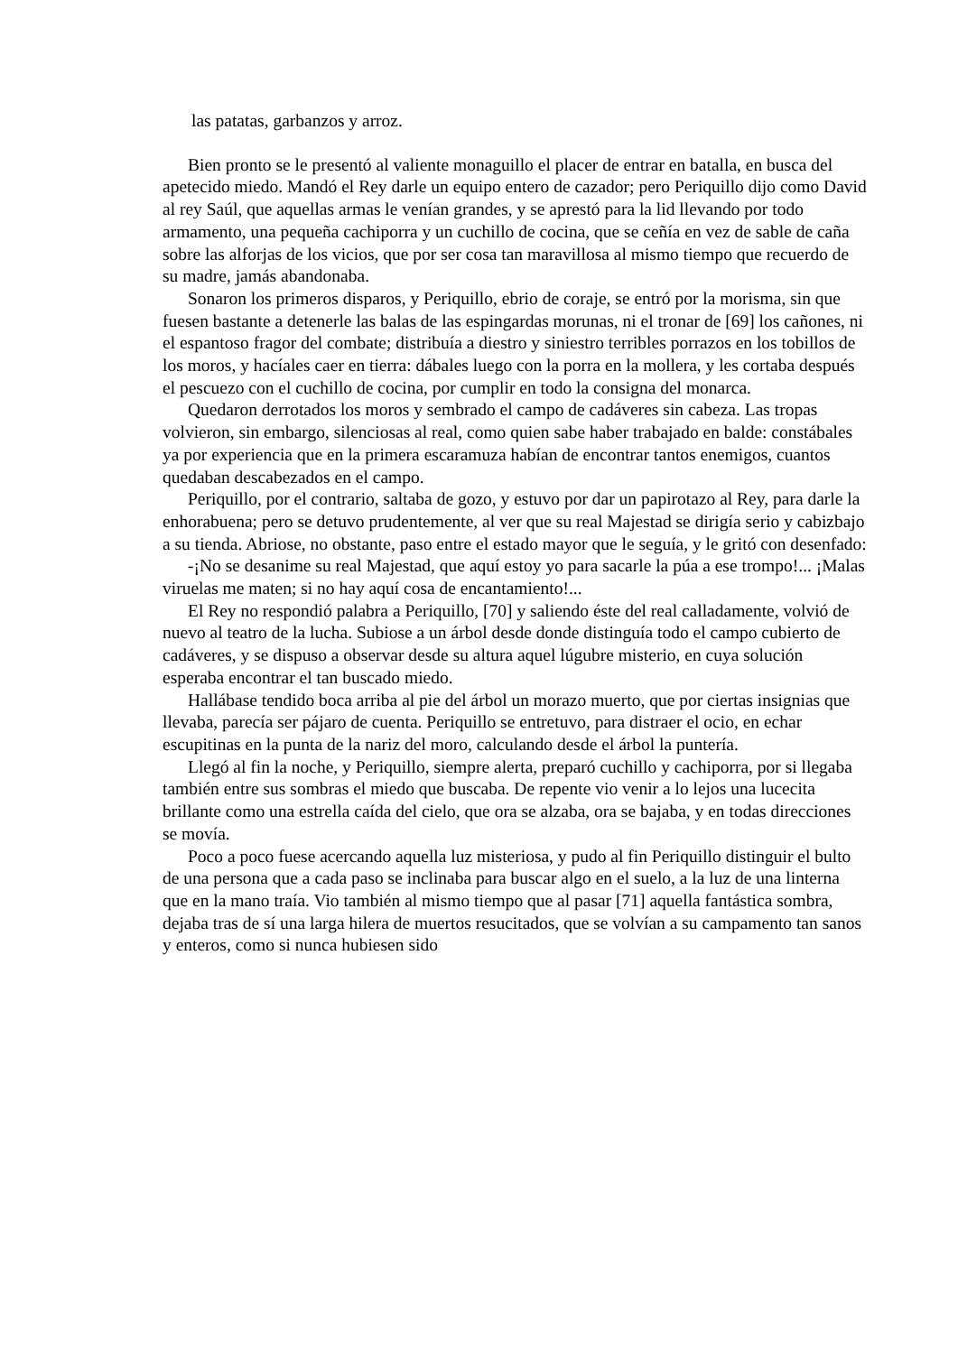las patatas, garbanzos y arroz.
Bien pronto se le presentó al valiente monaguillo el placer de entrar en batalla, en busca del apetecido miedo. Mandó el Rey darle un equipo entero de cazador; pero Periquillo dijo como David al rey Saúl, que aquellas armas le venían grandes, y se aprestó para la lid llevando por todo armamento, una pequeña cachiporra y un cuchillo de cocina, que se ceñía en vez de sable de caña sobre las alforjas de los vicios, que por ser cosa tan maravillosa al mismo tiempo que recuerdo de su madre, jamás abandonaba.
Sonaron los primeros disparos, y Periquillo, ebrio de coraje, se entró por la morisma, sin que fuesen bastante a detenerle las balas de las espingardas morunas, ni el tronar de [69] los cañones, ni el espantoso fragor del combate; distribuía a diestro y siniestro terribles porrazos en los tobillos de los moros, y hacíales caer en tierra: dábales luego con la porra en la mollera, y les cortaba después el pescuezo con el cuchillo de cocina, por cumplir en todo la consigna del monarca.
Quedaron derrotados los moros y sembrado el campo de cadáveres sin cabeza. Las tropas volvieron, sin embargo, silenciosas al real, como quien sabe haber trabajado en balde: constábales ya por experiencia que en la primera escaramuza habían de encontrar tantos enemigos, cuantos quedaban descabezados en el campo.
Periquillo, por el contrario, saltaba de gozo, y estuvo por dar un papirotazo al Rey, para darle la enhorabuena; pero se detuvo prudentemente, al ver que su real Majestad se dirigía serio y cabizbajo a su tienda. Abriose, no obstante, paso entre el estado mayor que le seguía, y le gritó con desenfado:
-¡No se desanime su real Majestad, que aquí estoy yo para sacarle la púa a ese trompo!... ¡Malas viruelas me maten; si no hay aquí cosa de encantamiento!...
El Rey no respondió palabra a Periquillo, [70] y saliendo éste del real calladamente, volvió de nuevo al teatro de la lucha. Subiose a un árbol desde donde distinguía todo el campo cubierto de cadáveres, y se dispuso a observar desde su altura aquel lúgubre misterio, en cuya solución esperaba encontrar el tan buscado miedo.
Hallábase tendido boca arriba al pie del árbol un morazo muerto, que por ciertas insignias que llevaba, parecía ser pájaro de cuenta. Periquillo se entretuvo, para distraer el ocio, en echar escupitinas en la punta de la nariz del moro, calculando desde el árbol la puntería.
Llegó al fin la noche, y Periquillo, siempre alerta, preparó cuchillo y cachiporra, por si llegaba también entre sus sombras el miedo que buscaba. De repente vio venir a lo lejos una lucecita brillante como una estrella caída del cielo, que ora se alzaba, ora se bajaba, y en todas direcciones se movía.
Poco a poco fuese acercando aquella luz misteriosa, y pudo al fin Periquillo distinguir el bulto de una persona que a cada paso se inclinaba para buscar algo en el suelo, a la luz de una linterna que en la mano traía. Vio también al mismo tiempo que al pasar [71] aquella fantástica sombra, dejaba tras de sí una larga hilera de muertos resucitados, que se volvían a su campamento tan sanos y enteros, como si nunca hubiesen sido